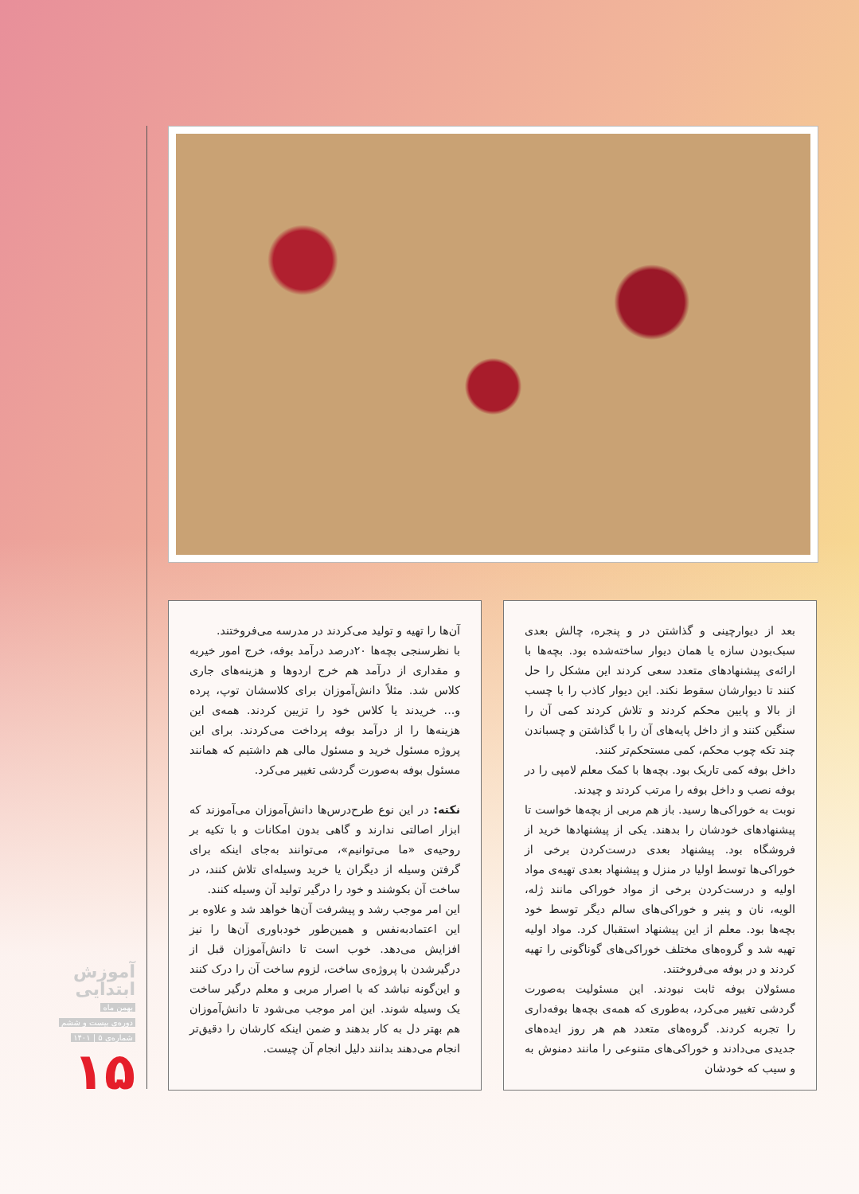بعد از دیوارچینی و گذاشتن در و پنجره، چالش بعدی سبک‌بودن سازه یا همان دیوار ساخته‌شده بود. بچه‌ها با ارائه‌ی پیشنهادهای متعدد سعی کردند این مشکل را حل کنند تا دیوارشان سقوط نکند. این دیوار کاذب را با چسب از بالا و پایین محکم کردند و تلاش کردند کمی آن را سنگین کنند و از داخل پایه‌های آن را با گذاشتن و چسباندن چند تکه چوب محکم، کمی مستحکم‌تر کنند.
داخل بوفه کمی تاریک بود. بچه‌ها با کمک معلم لامپی را در بوفه نصب و داخل بوفه را مرتب کردند و چیدند.
نوبت به خوراکی‌ها رسید. باز هم مربی از بچه‌ها خواست تا پیشنهادهای خودشان را بدهند. یکی از پیشنهادها خرید از فروشگاه بود. پیشنهاد بعدی درست‌کردن برخی از خوراکی‌ها توسط اولیا در منزل و پیشنهاد بعدی تهیه‌ی مواد اولیه و درست‌کردن برخی از مواد خوراکی مانند ژله، الویه، نان و پنیر و خوراکی‌های سالم دیگر توسط خود بچه‌ها بود. معلم از این پیشنهاد استقبال کرد. مواد اولیه تهیه شد و گروه‌های مختلف خوراکی‌های گوناگونی را تهیه کردند و در بوفه می‌فروختند.
مسئولان بوفه ثابت نبودند. این مسئولیت به‌صورت گردشی تغییر می‌کرد، به‌طوری که همه‌ی بچه‌ها بوفه‌داری را تجربه کردند. گروه‌های متعدد هم هر روز ایده‌های جدیدی می‌دادند و خوراکی‌های متنوعی را مانند دمنوش به و سیب که خودشان
آن‌ها را تهیه و تولید می‌کردند در مدرسه می‌فروختند.
با نظرسنجی بچه‌ها ۲۰درصد درآمد بوفه، خرج امور خیریه و مقداری از درآمد هم خرج اردوها و هزینه‌های جاری کلاس شد. مثلاً دانش‌آموزان برای کلاسشان توپ، پرده و... خریدند یا کلاس خود را تزیین کردند. همه‌ی این هزینه‌ها را از درآمد بوفه پرداخت می‌کردند. برای این پروژه مسئول خرید و مسئول مالی هم داشتیم که همانند مسئول بوفه به‌صورت گردشی تغییر می‌کرد.
نکته: در این نوع طرح‌درس‌ها دانش‌آموزان می‌آموزند که ابزار اصالتی ندارند و گاهی بدون امکانات و با تکیه بر روحیه‌ی «ما می‌توانیم»، می‌توانند به‌جای اینکه برای گرفتن وسیله از دیگران یا خرید وسیله‌ای تلاش کنند، در ساخت آن بکوشند و خود را درگیر تولید آن وسیله کنند.
این امر موجب رشد و پیشرفت آن‌ها خواهد شد و علاوه بر این اعتمادبه‌نفس و همین‌طور خودباوری آن‌ها را نیز افزایش می‌دهد. خوب است تا دانش‌آموزان قبل از درگیرشدن با پروژه‌ی ساخت، لزوم ساخت آن را درک کنند و این‌گونه نباشد که با اصرار مربی و معلم درگیر ساخت یک وسیله شوند. این امر موجب می‌شود تا دانش‌آموزان هم بهتر دل به کار بدهند و ضمن اینکه کارشان را دقیق‌تر انجام می‌دهند بدانند دلیل انجام آن چیست.
آموزش ابتدایی
بهمن ماه
دوره‌ی بیست و ششم
شماره‌ی ۵ | ۱۴۰۱
۱۵